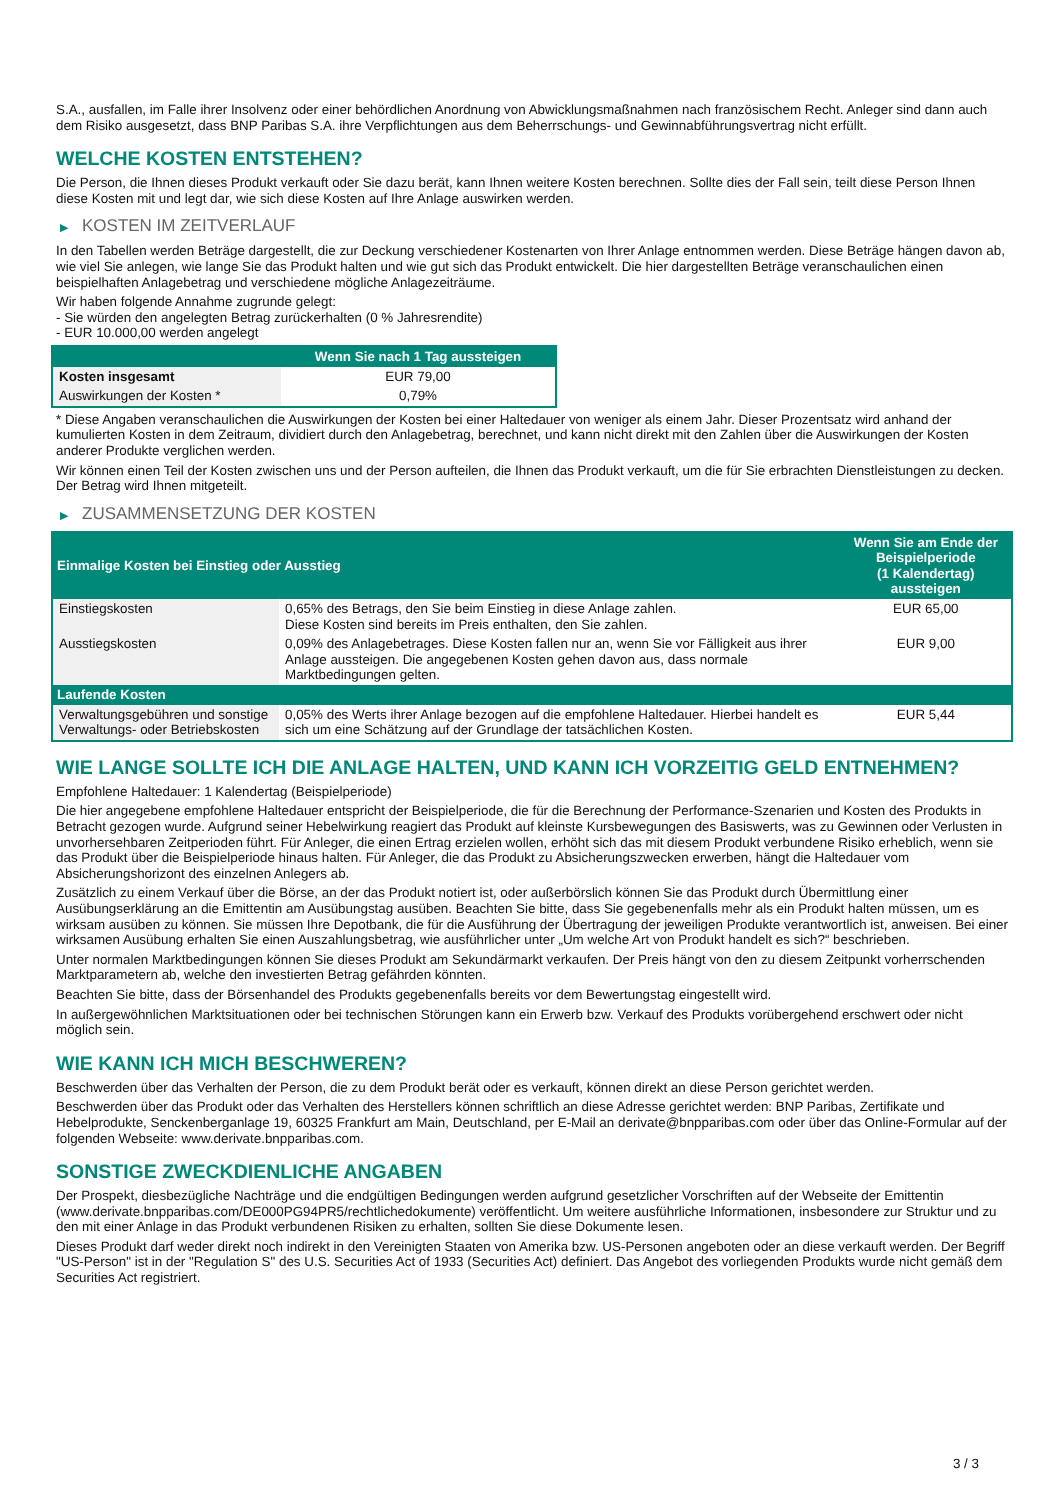S.A., ausfallen, im Falle ihrer Insolvenz oder einer behördlichen Anordnung von Abwicklungsmaßnahmen nach französischem Recht. Anleger sind dann auch dem Risiko ausgesetzt, dass BNP Paribas S.A. ihre Verpflichtungen aus dem Beherrschungs- und Gewinnabführungsvertrag nicht erfüllt.
WELCHE KOSTEN ENTSTEHEN?
Die Person, die Ihnen dieses Produkt verkauft oder Sie dazu berät, kann Ihnen weitere Kosten berechnen. Sollte dies der Fall sein, teilt diese Person Ihnen diese Kosten mit und legt dar, wie sich diese Kosten auf Ihre Anlage auswirken werden.
▶ KOSTEN IM ZEITVERLAUF
In den Tabellen werden Beträge dargestellt, die zur Deckung verschiedener Kostenarten von Ihrer Anlage entnommen werden. Diese Beträge hängen davon ab, wie viel Sie anlegen, wie lange Sie das Produkt halten und wie gut sich das Produkt entwickelt. Die hier dargestellten Beträge veranschaulichen einen beispielhaften Anlagebetrag und verschiedene mögliche Anlagezeiträume.
Wir haben folgende Annahme zugrunde gelegt:
- Sie würden den angelegten Betrag zurückerhalten (0 % Jahresrendite)
- EUR 10.000,00 werden angelegt
| | Wenn Sie nach 1 Tag aussteigen |
| --- | --- |
| Kosten insgesamt | EUR 79,00 |
| Auswirkungen der Kosten * | 0,79% |
* Diese Angaben veranschaulichen die Auswirkungen der Kosten bei einer Haltedauer von weniger als einem Jahr. Dieser Prozentsatz wird anhand der kumulierten Kosten in dem Zeitraum, dividiert durch den Anlagebetrag, berechnet, und kann nicht direkt mit den Zahlen über die Auswirkungen der Kosten anderer Produkte verglichen werden.
Wir können einen Teil der Kosten zwischen uns und der Person aufteilen, die Ihnen das Produkt verkauft, um die für Sie erbrachten Dienstleistungen zu decken. Der Betrag wird Ihnen mitgeteilt.
▶ ZUSAMMENSETZUNG DER KOSTEN
| Einmalige Kosten bei Einstieg oder Ausstieg | | Wenn Sie am Ende der Beispielperiode (1 Kalendertag) aussteigen |
| --- | --- | --- |
| Einstiegskosten | 0,65% des Betrags, den Sie beim Einstieg in diese Anlage zahlen. Diese Kosten sind bereits im Preis enthalten, den Sie zahlen. | EUR 65,00 |
| Ausstiegskosten | 0,09% des Anlagebetrages. Diese Kosten fallen nur an, wenn Sie vor Fälligkeit aus ihrer Anlage aussteigen. Die angegebenen Kosten gehen davon aus, dass normale Marktbedingungen gelten. | EUR 9,00 |
| Laufende Kosten | | |
| Verwaltungsgebühren und sonstige Verwaltungs- oder Betriebskosten | 0,05% des Werts ihrer Anlage bezogen auf die empfohlene Haltedauer. Hierbei handelt es sich um eine Schätzung auf der Grundlage der tatsächlichen Kosten. | EUR 5,44 |
WIE LANGE SOLLTE ICH DIE ANLAGE HALTEN, UND KANN ICH VORZEITIG GELD ENTNEHMEN?
Empfohlene Haltedauer: 1 Kalendertag (Beispielperiode)
Die hier angegebene empfohlene Haltedauer entspricht der Beispielperiode, die für die Berechnung der Performance-Szenarien und Kosten des Produkts in Betracht gezogen wurde. Aufgrund seiner Hebelwirkung reagiert das Produkt auf kleinste Kursbewegungen des Basiswerts, was zu Gewinnen oder Verlusten in unvorhersehbaren Zeitperioden führt. Für Anleger, die einen Ertrag erzielen wollen, erhöht sich das mit diesem Produkt verbundene Risiko erheblich, wenn sie das Produkt über die Beispielperiode hinaus halten. Für Anleger, die das Produkt zu Absicherungszwecken erwerben, hängt die Haltedauer vom Absicherungshorizont des einzelnen Anlegers ab.
Zusätzlich zu einem Verkauf über die Börse, an der das Produkt notiert ist, oder außerbörslich können Sie das Produkt durch Übermittlung einer Ausübungserklärung an die Emittentin am Ausübungstag ausüben. Beachten Sie bitte, dass Sie gegebenenfalls mehr als ein Produkt halten müssen, um es wirksam ausüben zu können. Sie müssen Ihre Depotbank, die für die Ausführung der Übertragung der jeweiligen Produkte verantwortlich ist, anweisen. Bei einer wirksamen Ausübung erhalten Sie einen Auszahlungsbetrag, wie ausführlicher unter „Um welche Art von Produkt handelt es sich?“ beschrieben.
Unter normalen Marktbedingungen können Sie dieses Produkt am Sekundärmarkt verkaufen. Der Preis hängt von den zu diesem Zeitpunkt vorherrschenden Marktparametern ab, welche den investierten Betrag gefährden könnten.
Beachten Sie bitte, dass der Börsenhandel des Produkts gegebenenfalls bereits vor dem Bewertungstag eingestellt wird.
In außergewöhnlichen Marktsituationen oder bei technischen Störungen kann ein Erwerb bzw. Verkauf des Produkts vorübergehend erschwert oder nicht möglich sein.
WIE KANN ICH MICH BESCHWEREN?
Beschwerden über das Verhalten der Person, die zu dem Produkt berät oder es verkauft, können direkt an diese Person gerichtet werden.
Beschwerden über das Produkt oder das Verhalten des Herstellers können schriftlich an diese Adresse gerichtet werden: BNP Paribas, Zertifikate und Hebelprodukte, Senckenberganlage 19, 60325 Frankfurt am Main, Deutschland, per E-Mail an derivate@bnpparibas.com oder über das Online-Formular auf der folgenden Webseite: www.derivate.bnpparibas.com.
SONSTIGE ZWECKDIENLICHE ANGABEN
Der Prospekt, diesbezügliche Nachträge und die endgültigen Bedingungen werden aufgrund gesetzlicher Vorschriften auf der Webseite der Emittentin (www.derivate.bnpparibas.com/DE000PG94PR5/rechtlichedokumente) veröffentlicht. Um weitere ausführliche Informationen, insbesondere zur Struktur und zu den mit einer Anlage in das Produkt verbundenen Risiken zu erhalten, sollten Sie diese Dokumente lesen.
Dieses Produkt darf weder direkt noch indirekt in den Vereinigten Staaten von Amerika bzw. US-Personen angeboten oder an diese verkauft werden. Der Begriff "US-Person" ist in der "Regulation S" des U.S. Securities Act of 1933 (Securities Act) definiert. Das Angebot des vorliegenden Produkts wurde nicht gemäß dem Securities Act registriert.
3 / 3